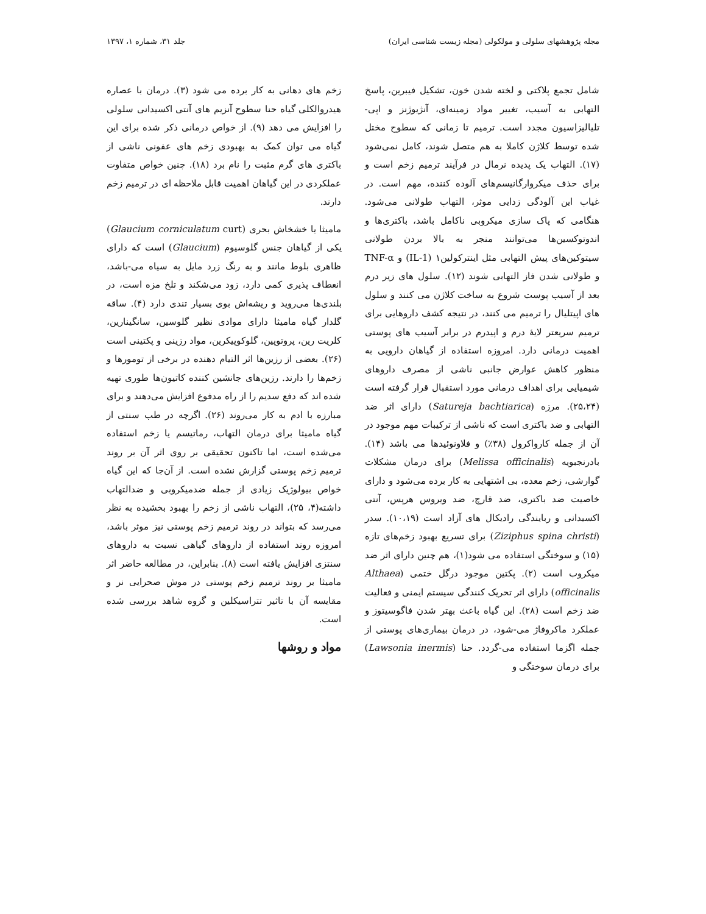مجله پژوهشهای سلولی و مولکولی (مجله زیست شناسی ایران) جلد ۳۱، شماره ۱، ۱۳۹۷
شامل تجمع پلاکتی و لخته شدن خون، تشکیل فیبرین، پاسخ التهابی به آسیب، تغییر مواد زمینه‌ای، آنژیوژنز و اپی-تلیالیزاسیون مجدد است. ترمیم تا زمانی که سطوح مختل شده توسط کلاژن کاملا به هم متصل شوند، کامل نمی‌شود (۱۷). التهاب یک پدیده نرمال در فرآیند ترمیم زخم است و برای حذف میکروارگانیسم‌های آلوده کننده، مهم است. در غیاب این آلودگی زدایی موثر، التهاب طولانی می‌شود. هنگامی که پاک سازی میکروبی ناکامل باشد، باکتری‌ها و اندوتوکسین‌ها می‌توانند منجر به بالا بردن طولانی سیتوکین‌های پیش التهابی مثل اینترکولین۱ (IL-1) و TNF-α و طولانی شدن فاز التهابی شوند (۱۲). سلول های زیر درم بعد از آسیب پوست شروع به ساخت کلاژن می کنند و سلول های اپیتلیال را ترمیم می کنند، در نتیجه کشف داروهایی برای ترمیم سریعتر لایهٔ درم و اپیدرم در برابر آسیب های پوستی اهمیت درمانی دارد. امروزه استفاده از گیاهان دارویی به منظور کاهش عوارض جانبی ناشی از مصرف داروهای شیمیایی برای اهداف درمانی مورد استقبال قرار گرفته است (۲۵،۲۴). مرزه (Satureja bachtiarica) دارای اثر ضد التهابی و ضد باکتری است که ناشی از ترکیبات مهم موجود در آن از جمله کارواکرول (۳۸٪) و فلاونوئیدها می باشد (۱۴). بادرنجبویه (Melissa officinalis) برای درمان مشکلات گوارشی، زخم معده، بی اشتهایی به کار برده می‌شود و دارای خاصیت ضد باکتری، ضد قارچ، ضد ویروس هرپس، آنتی اکسیدانی و ربایندگی رادیکال های آزاد است (۱۰،۱۹). سدر (Ziziphus spina christi) برای تسریع بهبود زخم‌های تازه (۱۵) و سوختگی استفاده می شود(۱)، هم چنین دارای اثر ضد میکروب است (۲). پکتین موجود درگل ختمی (Althaea officinalis) دارای اثر تحریک کنندگی سیستم ایمنی و فعالیت ضد زخم است (۲۸). این گیاه باعث بهتر شدن فاگوسیتوز و عملکرد ماکروفاژ می-شود، در درمان بیماری‌های پوستی از جمله اگزما استفاده می-گردد. حنا (Lawsonia inermis) برای درمان سوختگی و
زخم های دهانی به کار برده می شود (۳). درمان با عصاره هیدروالکلی گیاه حنا سطوح آنزیم های آنتی اکسیدانی سلولی را افزایش می دهد (۹). از خواص درمانی ذکر شده برای این گیاه می توان کمک به بهبودی زخم های عفونی ناشی از باکتری های گرم مثبت را نام برد (۱۸). چنین خواص متفاوت عملکردی در این گیاهان اهمیت قابل ملاحظه ای در ترمیم زخم دارند.
مامیثا یا خشخاش بحری (Glaucium corniculatum curt) یکی از گیاهان جنس گلوسیوم (Glaucium) است که دارای ظاهری بلوط مانند و به رنگ زرد مایل به سیاه می-باشد، انعطاف پذیری کمی دارد، زود می‌شکند و تلخ مزه است، در بلندی‌ها می‌روید و ریشه‌اش بوی بسیار تندی دارد (۴). ساقه گلدار گیاه مامیثا دارای موادی نظیر گلوسین، سانگینارین، کلریت رین، پروتوپین، گلوکوپیکرین، مواد رزینی و پکتینی است (۲۶). بعضی از رزین‌ها اثر التیام دهنده در برخی از تومورها و زخم‌ها را دارند. رزین‌های جانشین کننده کاتیون‌ها طوری تهیه شده اند که دفع سدیم را از راه مدفوع افزایش می‌دهند و برای مبارزه با ادم به کار می‌روند (۲۶). اگرچه در طب سنتی از گیاه مامیثا برای درمان التهاب، رماتیسم یا زخم استفاده می‌شده است، اما تاکنون تحقیقی بر روی اثر آن بر روند ترمیم زخم پوستی گزارش نشده است. از آن‌جا که این گیاه خواص بیولوژیک زیادی از جمله ضدمیکروبی و ضدالتهاب داشته(۴، ۲۵)، التهاب ناشی از زخم را بهبود بخشیده به نظر می‌رسد که بتواند در روند ترمیم زخم پوستی نیز موثر باشد، امروزه روند استفاده از داروهای گیاهی نسبت به داروهای سنتزی افزایش یافته است (۸). بنابراین، در مطالعه حاضر اثر مامیثا بر روند ترمیم زخم پوستی در موش صحرایی نر و مقایسه آن با تاثیر تتراسیکلین و گروه شاهد بررسی شده است.
مواد و روشها